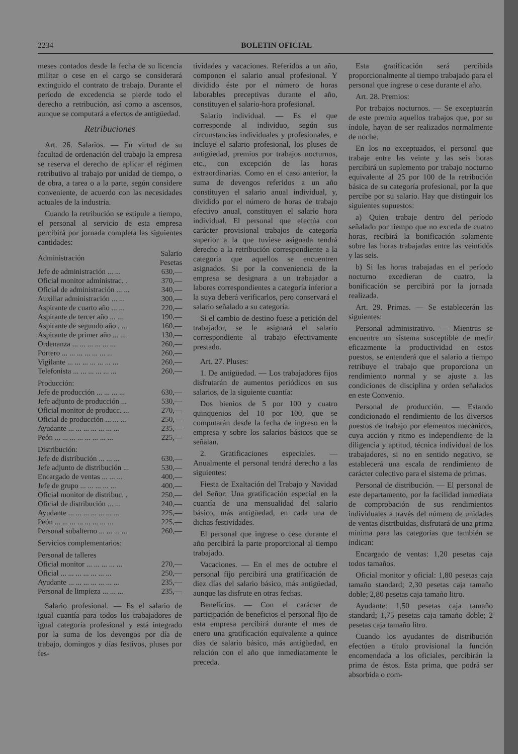2234 BOLETIN OFICIAL
meses contados desde la fecha de su licencia militar o cese en el cargo se considerará extinguido el contrato de trabajo. Durante el período de excedencia se pierde todo el derecho a retribución, así como a ascensos, aunque se computará a efectos de antigüedad.
Retribuciones
Art. 26. Salarios. — En virtud de su facultad de ordenación del trabajo la empresa se reserva el derecho de aplicar el régimen retributivo al trabajo por unidad de tiempo, o de obra, a tarea o a la parte, según considere conveniente, de acuerdo con las necesidades actuales de la industria.
Cuando la retribución se estipule a tiempo, el personal al servicio de esta empresa percibirá por jornada completa las siguientes cantidades:
| Administración | Salario Pesetas |
| --- | --- |
| Jefe de administración ... ... | 630,— |
| Oficial monitor administrac. . | 370,— |
| Oficial de administración ... ... | 340,— |
| Auxiliar administración ... ... | 300,— |
| Aspirante de cuarto año ... ... | 220,— |
| Aspirante de tercer año ... ... | 190,— |
| Aspirante de segundo año . ... | 160,— |
| Aspirante de primer año ... ... | 130,— |
| Ordenanza ... ... ... ... ... ... | 260,— |
| Portero ... ... ... ... ... ... ... | 260,— |
| Vigilante ... ... ... ... ... ... ... | 260,— |
| Telefonista ... ... ... ... ... ... | 260,— |
| Producción: | |
| Jefe de producción ... ... ... ... | 630,— |
| Jefe adjunto de producción ... | 530,— |
| Oficial monitor de producc. ... | 270,— |
| Oficial de producción ... ... ... | 250,— |
| Ayudante ... ... ... ... ... ... ... | 235,— |
| Peón ... ... ... ... ... ... ... ... | 225,— |
| Distribución: | |
| Jefe de distribución ... ... ... | 630,— |
| Jefe adjunto de distribución ... | 530,— |
| Encargado de ventas ... ... ... | 400,— |
| Jefe de grupo ... ... ... ... ... | 400,— |
| Oficial monitor de distribuc. . | 250,— |
| Oficial de distribución ... ... | 240,— |
| Ayudante ... ... ... ... ... ... ... | 225,— |
| Peón ... ... ... ... ... ... ... ... | 225,— |
| Personal subalterno ... ... ... ... | 260,— |
| Servicios complementarios: | |
| Personal de talleres | |
| Oficial monitor ... ... ... ... ... | 270,— |
| Oficial ... ... ... ... ... ... ... | 250,— |
| Ayudante ... ... ... ... ... ... ... | 235,— |
| Personal de limpieza ... ... ... | 235,— |
Salario profesional. — Es el salario de igual cuantía para todos los trabajadores de igual categoría profesional y está integrado por la suma de los devengos por día de trabajo, domingos y días festivos, pluses por fes-
tividades y vacaciones. Referidos a un año, componen el salario anual profesional. Y dividido éste por el número de horas laborables preceptivas durante el año, constituyen el salario-hora profesional.
Salario individual. — Es el que corresponde al individuo, según sus circunstancias individuales y profesionales, e incluye el salario profesional, los pluses de antigüedad, premios por trabajos nocturnos, etc., con excepción de las horas extraordinarias. Como en el caso anterior, la suma de devengos referidos a un año constituyen el salario anual individual, y, dividido por el número de horas de trabajo efectivo anual, constituyen el salario hora individual. El personal que efectúa con carácter provisional trabajos de categoría superior a la que tuviese asignada tendrá derecho a la retribución correspondiente a la categoría que aquellos se encuentren asignados. Si por la conveniencia de la empresa se designara a un trabajador a labores correspondientes a categoría inferior a la suya deberá verificarlos, pero conservará el salario señalado a su categoría.
Si el cambio de destino fuese a petición del trabajador, se le asignará el salario correspondiente al trabajo efectivamente prestado.
Art. 27. Pluses:
1. De antigüedad. — Los trabajadores fijos disfrutarán de aumentos periódicos en sus salarios, de la siguiente cuantía:
Dos bienios de 5 por 100 y cuatro quinquenios del 10 por 100, que se computarán desde la fecha de ingreso en la empresa y sobre los salarios básicos que se señalan.
2. Gratificaciones especiales. — Anualmente el personal tendrá derecho a las siguientes:
Fiesta de Exaltación del Trabajo y Navidad del Señor: Una gratificación especial en la cuantía de una mensualidad del salario básico, más antigüedad, en cada una de dichas festividades.
El personal que ingrese o cese durante el año percibirá la parte proporcional al tiempo trabajado.
Vacaciones. — En el mes de octubre el personal fijo percibirá una gratificación de diez días del salario básico, más antigüedad, aunque las disfrute en otras fechas.
Beneficios. — Con el carácter de participación de beneficios el personal fijo de esta empresa percibirá durante el mes de enero una gratificación equivalente a quince días de salario básico, más antigüedad, en relación con el año que inmediatamente le preceda.
Esta gratificación será percibida proporcionalmente al tiempo trabajado para el personal que ingrese o cese durante el año.
Art. 28. Premios:
Por trabajos nocturnos. — Se exceptuarán de este premio aquellos trabajos que, por su índole, hayan de ser realizados normalmente de noche.
En los no exceptuados, el personal que trabaje entre las veinte y las seis horas percibirá un suplemento por trabajo nocturno equivalente al 25 por 100 de la retribución básica de su categoría profesional, por la que percibe por su salario. Hay que distinguir los siguientes supuestos:
a) Quien trabaje dentro del período señalado por tiempo que no exceda de cuatro horas, recibirá la bonificación solamente sobre las horas trabajadas entre las veintidós y las seis.
b) Si las horas trabajadas en el período nocturno excedieran de cuatro, la bonificación se percibirá por la jornada realizada.
Art. 29. Primas. — Se establecerán las siguientes:
Personal administrativo. — Mientras se encuentre un sistema susceptible de medir eficazmente la productividad en estos puestos, se entenderá que el salario a tiempo retribuye el trabajo que proporciona un rendimiento normal y se ajuste a las condiciones de disciplina y orden señalados en este Convenio.
Personal de producción. — Estando condicionado el rendimiento de los diversos puestos de trabajo por elementos mecánicos, cuya acción y ritmo es independiente de la diligencia y aptitud, técnica individual de los trabajadores, si no en sentido negativo, se establecerá una escala de rendimiento de carácter colectivo para el sistema de primas.
Personal de distribución. — El personal de este departamento, por la facilidad inmediata de comprobación de sus rendimientos individuales a través del número de unidades de ventas distribuidas, disfrutará de una prima mínima para las categorías que también se indican:
Encargado de ventas: 1,20 pesetas caja todos tamaños.
Oficial monitor y oficial: 1,80 pesetas caja tamaño standard; 2,30 pesetas caja tamaño doble; 2,80 pesetas caja tamaño litro.
Ayudante: 1,50 pesetas caja tamaño standard; 1,75 pesetas caja tamaño doble; 2 pesetas caja tamaño litro.
Cuando los ayudantes de distribución efectúen a título provisional la función encomendada a los oficiales, percibirán la prima de éstos. Esta prima, que podrá ser absorbida o com-